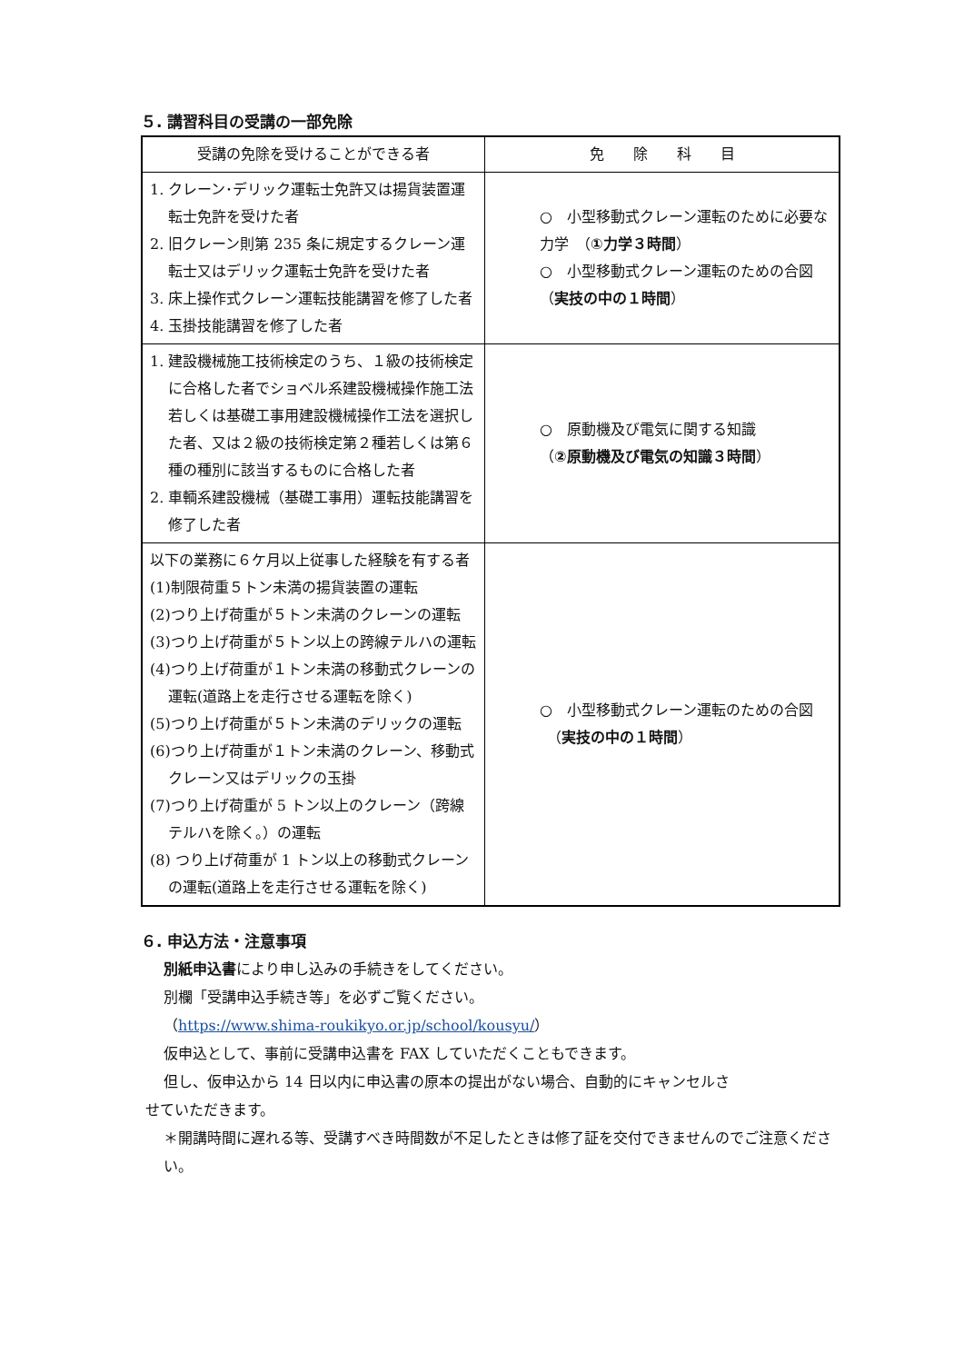５. 講習科目の受講の一部免除
| 受講の免除を受けることができる者 | 免 除 科 目 |
| --- | --- |
| 1. クレーン･デリック運転士免許又は揚貨装置運転士免許を受けた者 2. 旧クレーン則第 235 条に規定するクレーン運転士又はデリック運転士免許を受けた者 3. 床上操作式クレーン運転技能講習を修了した者 4. 玉掛技能講習を修了した者 | ○ 小型移動式クレーン運転のために必要な力学 （ ①力学３時間 ） ○ 小型移動式クレーン運転のための合図 （ 実技の中の１時間 ） |
| 1. 建設機械施工技術検定のうち、１級の技術検定に合格した者でショベル系建設機械操作施工法若しくは基礎工事用建設機械操作工法を選択した者、又は２級の技術検定第２種若しくは第６種の種別に該当するものに合格した者 2. 車輌系建設機械（基礎工事用）運転技能講習を修了した者 | ○ 原動機及び電気に関する知識 （ ②原動機及び電気の知識３時間 ） |
| 以下の業務に６ケ月以上従事した経験を有する者 (1)制限荷重５トン未満の揚貨装置の運転 (2)つり上げ荷重が５トン未満のクレーンの運転 (3)つり上げ荷重が５トン以上の跨線テルハの運転 (4)つり上げ荷重が１トン未満の移動式クレーンの運転(道路上を走行させる運転を除く) (5)つり上げ荷重が５トン未満のデリックの運転 (6)つり上げ荷重が１トン未満のクレーン、移動式クレーン又はデリックの玉掛 (7)つり上げ荷重が 5 トン以上のクレーン（跨線テルハを除く。）の運転 (8) つり上げ荷重が 1 トン以上の移動式クレーンの運転(道路上を走行させる運転を除く) | ○ 小型移動式クレーン運転のための合図 （ 実技の中の１時間 ） |
６. 申込方法・注意事項
別紙申込書により申し込みの手続きをしてください。
別欄「受講申込手続き等」を必ずご覧ください。
（https://www.shima-roukikyo.or.jp/school/kousyu/）
仮申込として、事前に受講申込書を FAX していただくこともできます。
但し、仮申込から 14 日以内に申込書の原本の提出がない場合、自動的にキャンセルさ
せていただきます。
＊開講時間に遅れる等、受講すべき時間数が不足したときは修了証を交付できませんのでご注意ください。